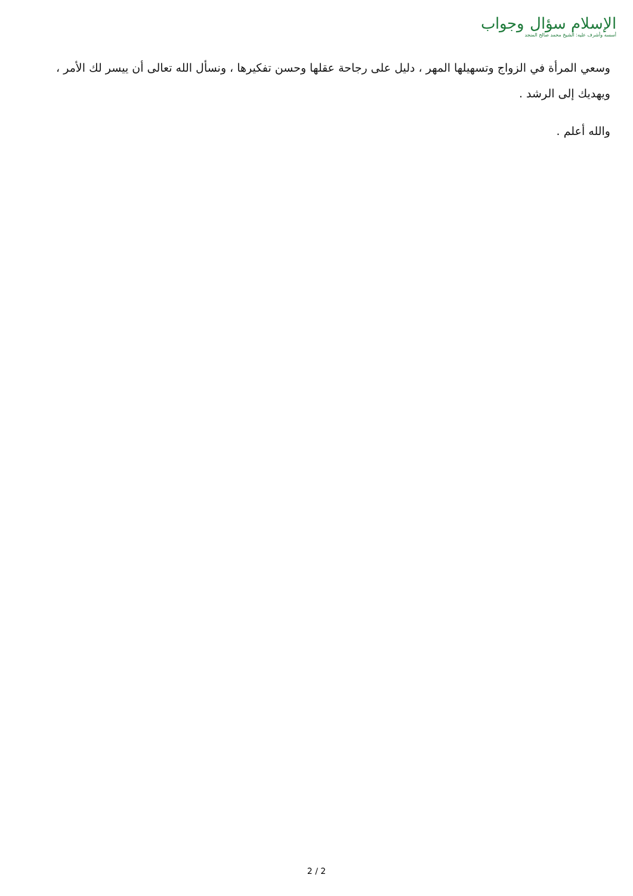الإسلام سؤال وجواب
أسسه وأشرف عليه: الشيخ محمد صالح المنجد
وسعي المرأة في الزواج وتسهيلها المهر ، دليل على رجاحة عقلها وحسن تفكيرها ، ونسأل الله تعالى أن ييسر لك الأمر ، ويهديك إلى الرشد .
والله أعلم .
2 / 2